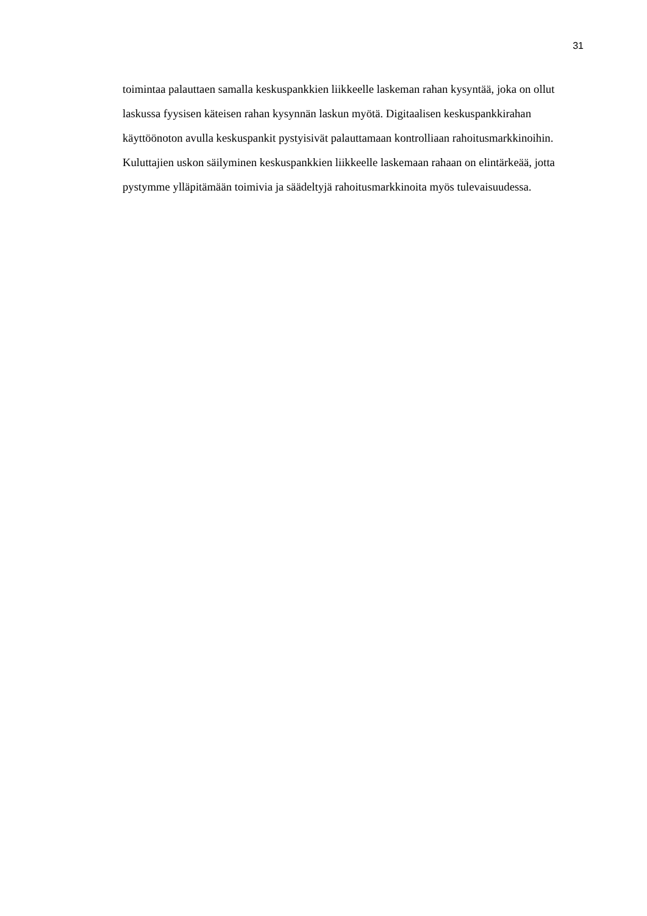31
toimintaa palauttaen samalla keskuspankkien liikkeelle laskeman rahan kysyntää, joka on ollut laskussa fyysisen käteisen rahan kysynnän laskun myötä. Digitaalisen keskuspankkirahan käyttöönoton avulla keskuspankit pystyisivät palauttamaan kontrolliaan rahoitusmarkkinoihin. Kuluttajien uskon säilyminen keskuspankkien liikkeelle laskemaan rahaan on elintärkeää, jotta pystymme ylläpitämään toimivia ja säädeltyjä rahoitusmarkkinoita myös tulevaisuudessa.